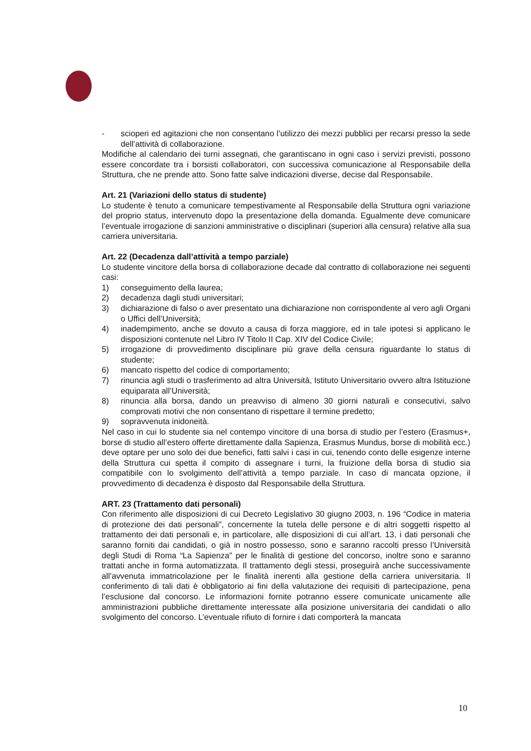- scioperi ed agitazioni che non consentano l’utilizzo dei mezzi pubblici per recarsi presso la sede dell’attività di collaborazione.
Modifiche al calendario dei turni assegnati, che garantiscano in ogni caso i servizi previsti, possono essere concordate tra i borsisti collaboratori, con successiva comunicazione al Responsabile della Struttura, che ne prende atto. Sono fatte salve indicazioni diverse, decise dal Responsabile.
Art. 21 (Variazioni dello status di studente)
Lo studente è tenuto a comunicare tempestivamente al Responsabile della Struttura ogni variazione del proprio status, intervenuto dopo la presentazione della domanda. Egualmente deve comunicare l’eventuale irrogazione di sanzioni amministrative o disciplinari (superiori alla censura) relative alla sua carriera universitaria.
Art. 22 (Decadenza dall’attività a tempo parziale)
Lo studente vincitore della borsa di collaborazione decade dal contratto di collaborazione nei seguenti casi:
1) conseguimento della laurea;
2) decadenza dagli studi universitari;
3) dichiarazione di falso o aver presentato una dichiarazione non corrispondente al vero agli Organi o Uffici dell’Università;
4) inadempimento, anche se dovuto a causa di forza maggiore, ed in tale ipotesi si applicano le disposizioni contenute nel Libro IV Titolo II Cap. XIV del Codice Civile;
5) irrogazione di provvedimento disciplinare più grave della censura riguardante lo status di studente;
6) mancato rispetto del codice di comportamento;
7) rinuncia agli studi o trasferimento ad altra Università, Istituto Universitario ovvero altra Istituzione equiparata all’Università;
8) rinuncia alla borsa, dando un preavviso di almeno 30 giorni naturali e consecutivi, salvo comprovati motivi che non consentano di rispettare il termine predetto;
9) sopravvenuta inidoneità.
Nel caso in cui lo studente sia nel contempo vincitore di una borsa di studio per l’estero (Erasmus+, borse di studio all’estero offerte direttamente dalla Sapienza, Erasmus Mundus, borse di mobilità ecc.) deve optare per uno solo dei due benefici, fatti salvi i casi in cui, tenendo conto delle esigenze interne della Struttura cui spetta il compito di assegnare i turni, la fruizione della borsa di studio sia compatibile con lo svolgimento dell’attività a tempo parziale. In caso di mancata opzione, il provvedimento di decadenza è disposto dal Responsabile della Struttura.
ART. 23 (Trattamento dati personali)
Con riferimento alle disposizioni di cui Decreto Legislativo 30 giugno 2003, n. 196 “Codice in materia di protezione dei dati personali”, concernente la tutela delle persone e di altri soggetti rispetto al trattamento dei dati personali e, in particolare, alle disposizioni di cui all’art. 13, i dati personali che saranno forniti dai candidati, o già in nostro possesso, sono e saranno raccolti presso l’Università degli Studi di Roma “La Sapienza” per le finalità di gestione del concorso, inoltre sono e saranno trattati anche in forma automatizzata. Il trattamento degli stessi, proseguirà anche successivamente all’avvenuta immatricolazione per le finalità inerenti alla gestione della carriera universitaria. Il conferimento di tali dati è obbligatorio ai fini della valutazione dei requisiti di partecipazione, pena l’esclusione dal concorso. Le informazioni fornite potranno essere comunicate unicamente alle amministrazioni pubbliche direttamente interessate alla posizione universitaria dei candidati o allo svolgimento del concorso. L’eventuale rifiuto di fornire i dati comporterà la mancata
10